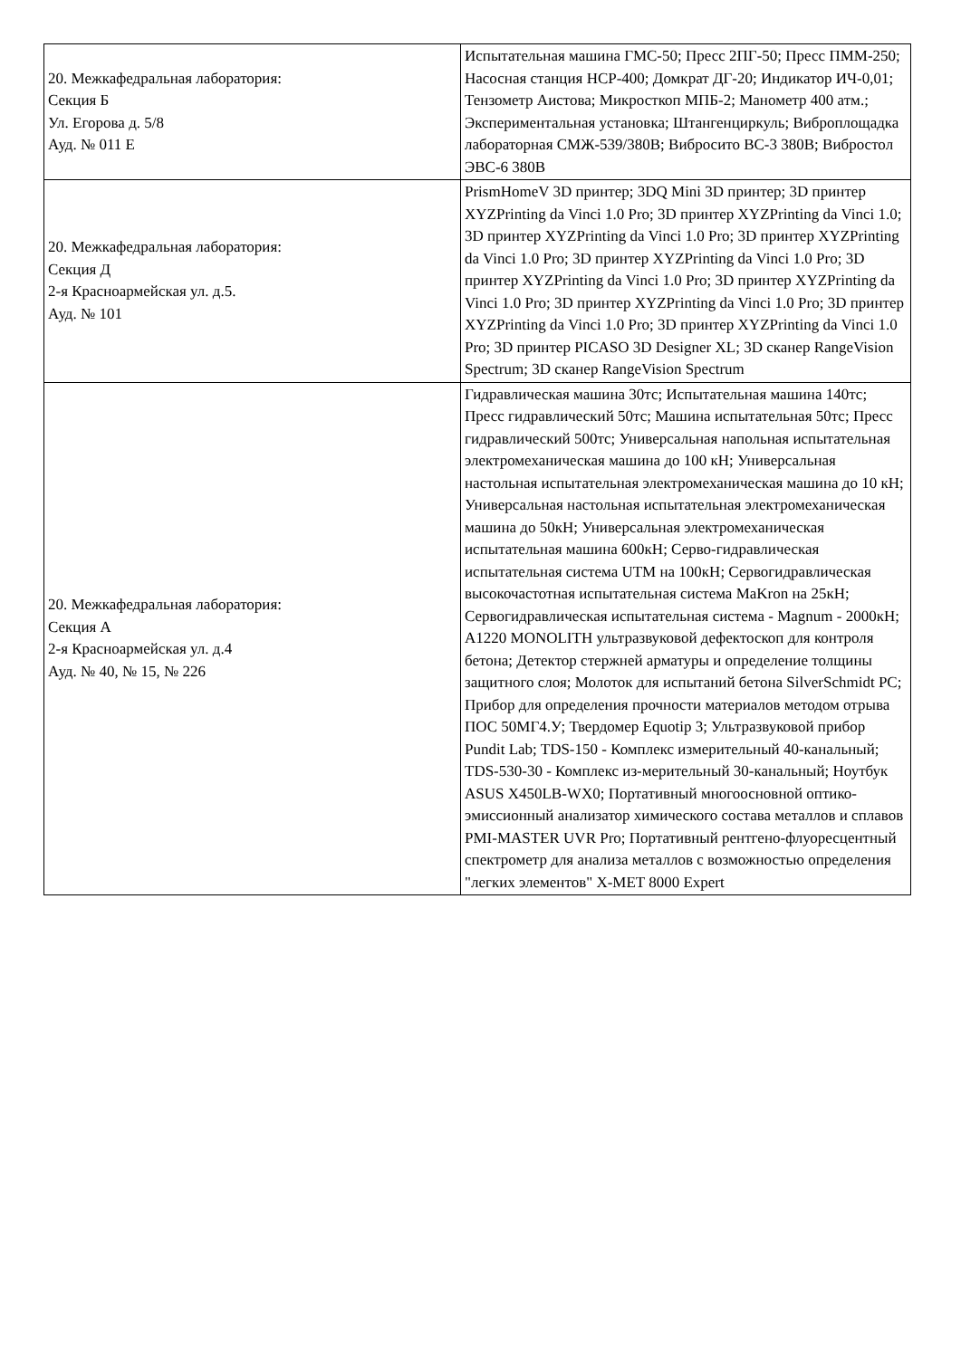| 20. Межкафедральная лаборатория: Секция Б Ул. Егорова д. 5/8 Ауд. № 011 Е | Испытательная машина ГМС-50; Пресс 2ПГ-50; Пресс ПММ-250; Насосная станция НСР-400; Домкрат ДГ-20; Индикатор ИЧ-0,01; Тензометр Аистова; Микросткоп МПБ-2; Манометр 400 атм.; Экспериментальная установка; Штангенциркуль; Виброплощадка лабораторная СМЖ-539/380В; Вибросито ВС-3 380В; Вибростол ЭВС-6 380В |
| 20. Межкафедральная лаборатория: Секция Д 2-я Красноармейская ул. д.5. Ауд. № 101 | PrismHomeV 3D принтер; 3DQ Mini 3D принтер; 3D принтер XYZPrinting da Vinci 1.0 Pro; 3D принтер XYZPrinting da Vinci 1.0; 3D принтер XYZPrinting da Vinci 1.0 Pro; 3D принтер XYZPrinting da Vinci 1.0 Pro; 3D принтер XYZPrinting da Vinci 1.0 Pro; 3D принтер XYZPrinting da Vinci 1.0 Pro; 3D принтер XYZPrinting da Vinci 1.0 Pro; 3D принтер XYZPrinting da Vinci 1.0 Pro; 3D принтер XYZPrinting da Vinci 1.0 Pro; 3D принтер XYZPrinting da Vinci 1.0 Pro; 3D принтер PICASO 3D Designer XL; 3D сканер RangeVision Spectrum; 3D сканер RangeVision Spectrum |
| 20. Межкафедральная лаборатория: Секция А 2-я Красноармейская ул. д.4 Ауд. № 40, № 15, № 226 | Гидравлическая машина 30тс; Испытательная машина 140тс; Пресс гидравлический 50тс; Машина испытательная 50тс; Пресс гидравлический 500тс; Универсальная напольная испытательная электромеханическая машина до 100 кН; Универсальная настольная испытательная электромеханическая машина до 10 кН; Универсальная настольная испытательная электромеханическая машина до 50кН; Универсальная электромеханическая испытательная машина 600кН; Серво-гидравлическая испытательная система UTM на 100кН; Сервогидравлическая высокочастотная испытательная система MaKron на 25кН; Сервогидравлическая испытательная система - Magnum - 2000кН; A1220 MONOLITH ультразвуковой дефектоскоп для контроля бетона; Детектор стержней арматуры и определение толщины защитного слоя; Молоток для испытаний бетона SilverSchmidt PC; Прибор для определения прочности материалов методом отрыва ПОС 50МГ4.У; Твердомер Equotip 3; Ультразвуковой прибор Pundit Lab; TDS-150 - Комплекс измерительный 40-канальный; TDS-530-30 - Комплекс из-мерительный 30-канальный; Ноутбук ASUS X450LB-WX0; Портативный многоосновной оптико-эмиссионный анализатор химического состава металлов и сплавов PMI-MASTER UVR Pro; Портативный рентгено-флуоресцентный спектрометр для анализа металлов с возможностью определения "легких элементов" X-MET 8000 Expert |